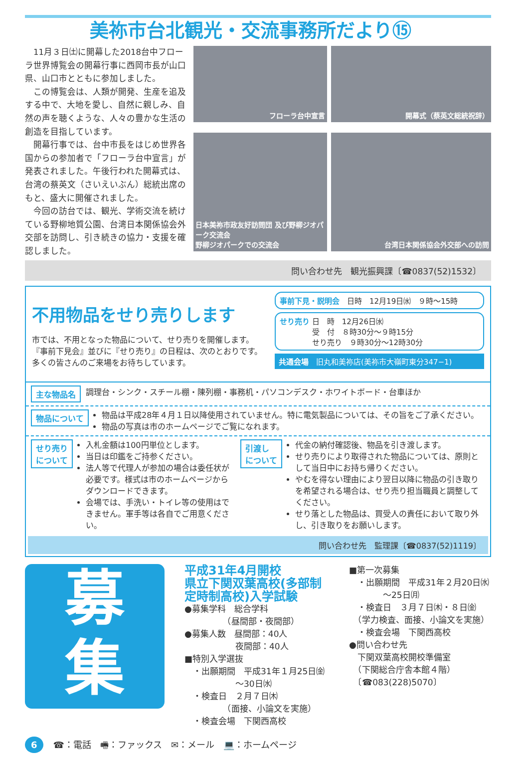美祢市台北観光・交流事務所だより⑮
　11月３日㈯に開幕した2018台中フローラ世界博覧会の開幕行事に西岡市長が山口県、山口市とともに参加しました。
　この博覧会は、人類が開発、生産を追及する中で、大地を愛し、自然に親しみ、自然の声を聴くような、人々の豊かな生活の創造を目指しています。
　開幕行事では、台中市長をはじめ世界各国からの参加者で「フローラ台中宣言」が発表されました。午後行われた開幕式は、台湾の蔡英文（さいえいぶん）総統出席のもと、盛大に開催されました。
　今回の訪台では、観光、学術交流を続けている野柳地質公園、台湾日本関係協会外交部を訪問し、引き続きの協力・支援を確認しました。
フローラ台中宣言
開幕式（蔡英文総統祝辞）
日本美祢市政友好訪問団 及び野柳ジオパーク交流会
野柳ジオパークでの交流会
台湾日本関係協会外交部への訪問
問い合わせ先　観光振興課〔☎0837(52)1532〕
不用物品をせり売りします
市では、不用となった物品について、せり売りを開催します。
『事前下見会』並びに『せり売り』の日程は、次のとおりです。
多くの皆さんのご来場をお待ちしています。
事前下見・説明会　日時　12月19日㈬　９時～15時
せり売り 日　時　12月26日㈬
　　　　 受　付　８時30分～９時15分
　　　　 せり売り　９時30分～12時30分
共通会場　旧丸和美祢店(美祢市大嶺町東分347−1)
主な物品名 調理台・シンク・スチール棚・陳列棚・事務机・パソコンデスク・ホワイトボード・台車ほか
物品について
物品は平成28年４月１日以降使用されていません。特に電気製品については、その旨をご了承ください。
物品の写真は市のホームページでご覧になれます。
せり売り
について
入札金額は100円単位とします。
当日は印鑑をご持参ください。
法人等で代理人が参加の場合は委任状が必要です。様式は市のホームページからダウンロードできます。
会場では、手洗い・トイレ等の使用はできません。軍手等は各自でご用意ください。
引渡し
について
代金の納付確認後、物品を引き渡します。
せり売りにより取得された物品については、原則として当日中にお持ち帰りください。
やむを得ない理由により翌日以降に物品の引き取りを希望される場合は、せり売り担当職員と調整してください。
せり落とした物品は、買受人の責任において取り外し、引き取りをお願いします。
問い合わせ先　監理課〔☎0837(52)1119〕
募
集
平成31年4月開校
県立下関双葉高校(多部制定時制高校)入学試験
●募集学科　総合学科
　　　　　（昼間部・夜間部）
●募集人数　昼間部：40人
　　　　　　夜間部：40人
■特別入学選抜
　・出願期間　平成31年１月25日㈮
　　　　　　～30日㈬
　・検査日　２月７日㈭
　　　　　（面接、小論文を実施）
　・検査会場　下関西高校
■第一次募集
　・出願期間　平成31年２月20日㈬
　　　　～25日㈪
　・検査日　３月７日㈭・８日㈮
　（学力検査、面接、小論文を実施）
　・検査会場　下関西高校
●問い合わせ先
　下関双葉高校開校準備室
　（下関総合庁舎本館４階）
　〔☎083(228)5070〕
6 ☎：電話　🖷：ファックス　✉：メール　💻：ホームページ